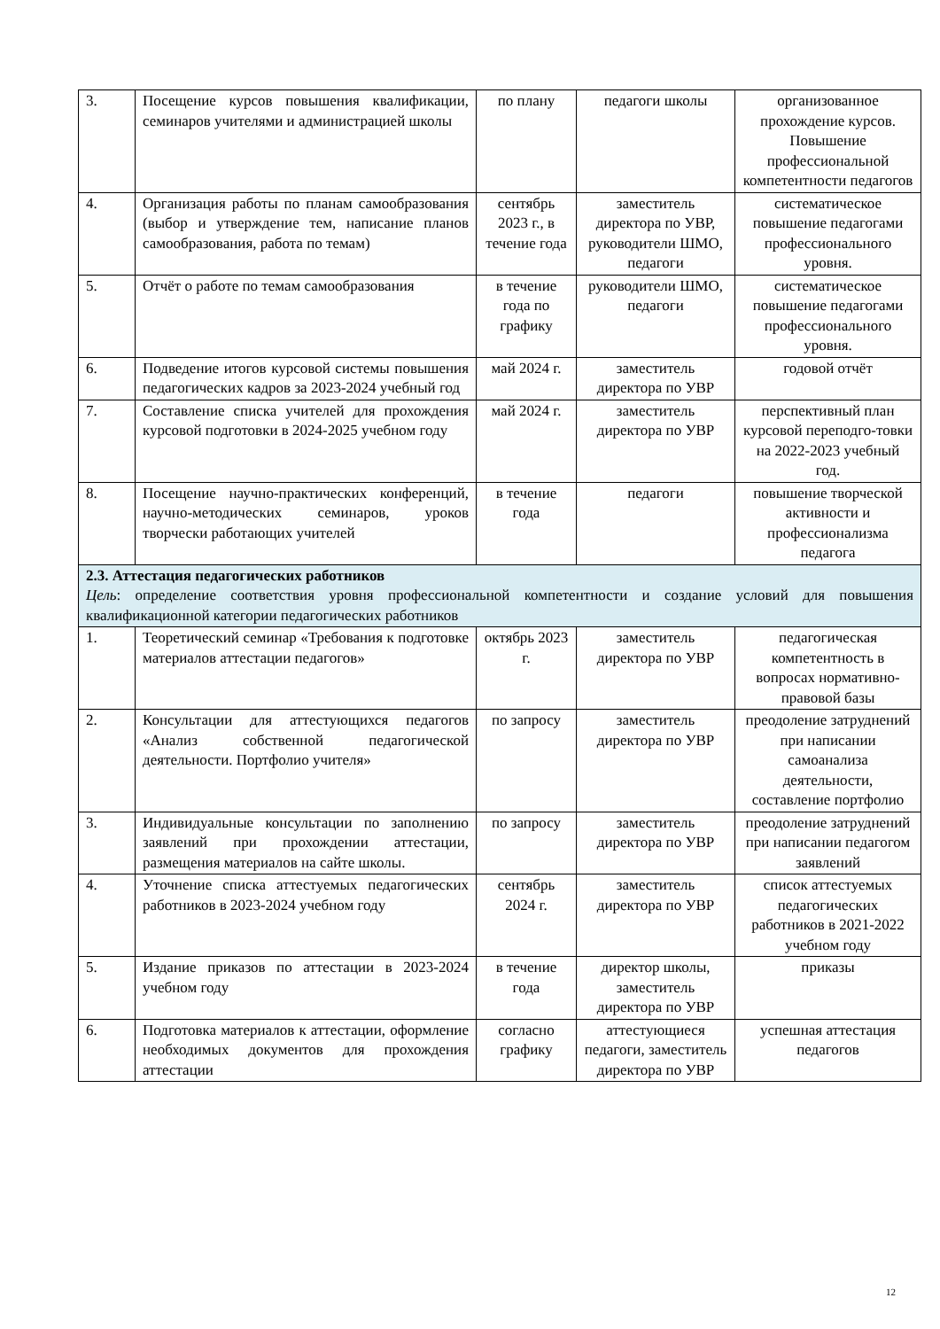| 3. | Посещение курсов повышения квалификации, семинаров учителями и администрацией школы | по плану | педагоги школы | организованное прохождение курсов. Повышение профессиональной компетентности педагогов |
| 4. | Организация работы по планам самообразования (выбор и утверждение тем, написание планов самообразования, работа по темам) | сентябрь 2023 г., в течение года | заместитель директора по УВР, руководители ШМО, педагоги | систематическое повышение педагогами профессионального уровня. |
| 5. | Отчёт о работе по темам самообразования | в течение года по графику | руководители ШМО, педагоги | систематическое повышение педагогами профессионального уровня. |
| 6. | Подведение итогов курсовой системы повышения педагогических кадров за 2023-2024 учебный год | май 2024 г. | заместитель директора по УВР | годовой отчёт |
| 7. | Составление списка учителей для прохождения курсовой подготовки в 2024-2025 учебном году | май 2024 г. | заместитель директора по УВР | перспективный план курсовой переподго-товки на 2022-2023 учебный год. |
| 8. | Посещение научно-практических конференций, научно-методических семинаров, уроков творчески работающих учителей | в течение года | педагоги | повышение творческой активности и профессионализма педагога |
| 2.3. Аттестация педагогических работников Цель : определение соответствия уровня профессиональной компетентности и создание условий для повышения квалификационной категории педагогических работников | | | | |
| 1. | Теоретический семинар «Требования к подготовке материалов аттестации педагогов» | октябрь 2023 г. | заместитель директора по УВР | педагогическая компетентность в вопросах нормативно-правовой базы |
| 2. | Консультации для аттестующихся педагогов «Анализ собственной педагогической деятельности. Портфолио учителя» | по запросу | заместитель директора по УВР | преодоление затруднений при написании самоанализа деятельности, составление портфолио |
| 3. | Индивидуальные консультации по заполнению заявлений при прохождении аттестации, размещения материалов на сайте школы. | по запросу | заместитель директора по УВР | преодоление затруднений при написании педагогом заявлений |
| 4. | Уточнение списка аттестуемых педагогических работников в 2023-2024 учебном году | сентябрь 2024 г. | заместитель директора по УВР | список аттестуемых педагогических работников в 2021-2022 учебном году |
| 5. | Издание приказов по аттестации в 2023-2024 учебном году | в течение года | директор школы, заместитель директора по УВР | приказы |
| 6. | Подготовка материалов к аттестации, оформление необходимых документов для прохождения аттестации | согласно графику | аттестующиеся педагоги, заместитель директора по УВР | успешная аттестация педагогов |
12